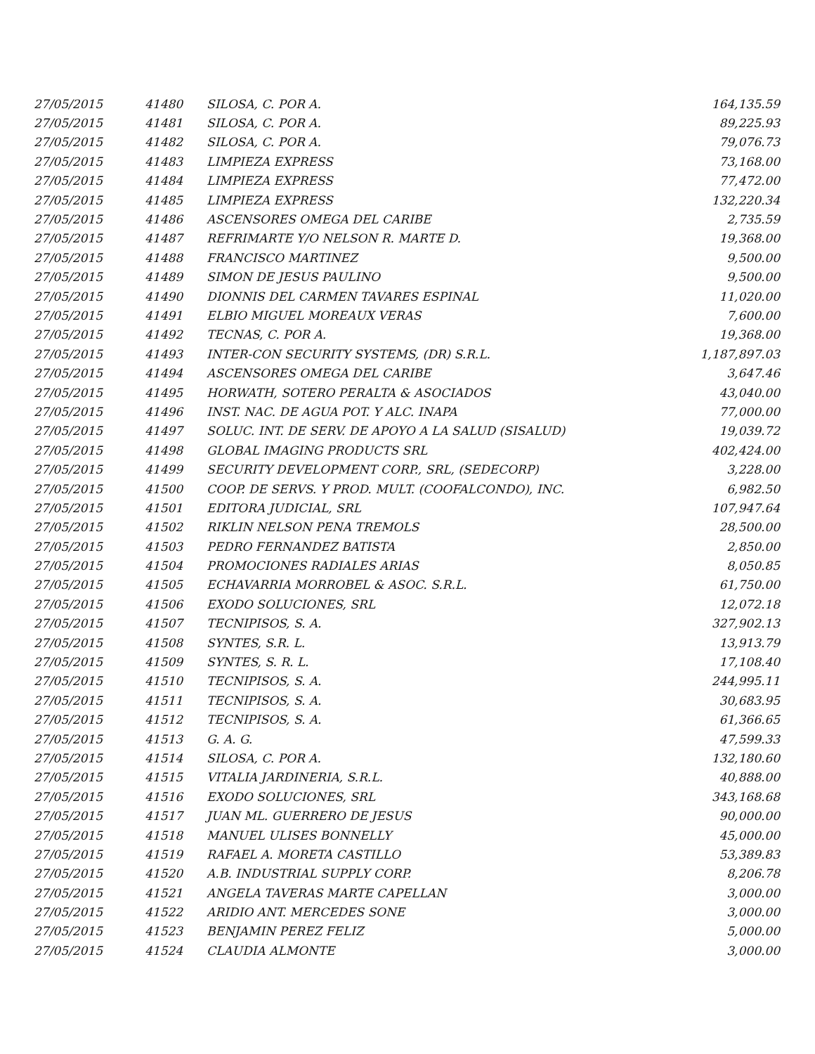| 27/05/2015 | 41480 | SILOSA, C. POR A. | 164,135.59 |
| 27/05/2015 | 41481 | SILOSA, C. POR A. | 89,225.93 |
| 27/05/2015 | 41482 | SILOSA, C. POR A. | 79,076.73 |
| 27/05/2015 | 41483 | LIMPIEZA EXPRESS | 73,168.00 |
| 27/05/2015 | 41484 | LIMPIEZA EXPRESS | 77,472.00 |
| 27/05/2015 | 41485 | LIMPIEZA EXPRESS | 132,220.34 |
| 27/05/2015 | 41486 | ASCENSORES OMEGA DEL CARIBE | 2,735.59 |
| 27/05/2015 | 41487 | REFRIMARTE Y/O NELSON R. MARTE D. | 19,368.00 |
| 27/05/2015 | 41488 | FRANCISCO MARTINEZ | 9,500.00 |
| 27/05/2015 | 41489 | SIMON DE JESUS PAULINO | 9,500.00 |
| 27/05/2015 | 41490 | DIONNIS DEL CARMEN TAVARES ESPINAL | 11,020.00 |
| 27/05/2015 | 41491 | ELBIO MIGUEL MOREAUX VERAS | 7,600.00 |
| 27/05/2015 | 41492 | TECNAS, C. POR A. | 19,368.00 |
| 27/05/2015 | 41493 | INTER-CON SECURITY SYSTEMS, (DR) S.R.L. | 1,187,897.03 |
| 27/05/2015 | 41494 | ASCENSORES OMEGA DEL CARIBE | 3,647.46 |
| 27/05/2015 | 41495 | HORWATH, SOTERO PERALTA & ASOCIADOS | 43,040.00 |
| 27/05/2015 | 41496 | INST. NAC. DE AGUA POT. Y ALC. INAPA | 77,000.00 |
| 27/05/2015 | 41497 | SOLUC. INT. DE SERV. DE APOYO A LA SALUD (SISALUD) | 19,039.72 |
| 27/05/2015 | 41498 | GLOBAL IMAGING PRODUCTS SRL | 402,424.00 |
| 27/05/2015 | 41499 | SECURITY DEVELOPMENT CORP., SRL, (SEDECORP) | 3,228.00 |
| 27/05/2015 | 41500 | COOP. DE SERVS. Y PROD. MULT. (COOFALCONDO), INC. | 6,982.50 |
| 27/05/2015 | 41501 | EDITORA JUDICIAL, SRL | 107,947.64 |
| 27/05/2015 | 41502 | RIKLIN NELSON PENA TREMOLS | 28,500.00 |
| 27/05/2015 | 41503 | PEDRO FERNANDEZ BATISTA | 2,850.00 |
| 27/05/2015 | 41504 | PROMOCIONES RADIALES ARIAS | 8,050.85 |
| 27/05/2015 | 41505 | ECHAVARRIA MORROBEL & ASOC. S.R.L. | 61,750.00 |
| 27/05/2015 | 41506 | EXODO SOLUCIONES, SRL | 12,072.18 |
| 27/05/2015 | 41507 | TECNIPISOS, S. A. | 327,902.13 |
| 27/05/2015 | 41508 | SYNTES, S.R. L. | 13,913.79 |
| 27/05/2015 | 41509 | SYNTES, S. R. L. | 17,108.40 |
| 27/05/2015 | 41510 | TECNIPISOS, S. A. | 244,995.11 |
| 27/05/2015 | 41511 | TECNIPISOS, S. A. | 30,683.95 |
| 27/05/2015 | 41512 | TECNIPISOS, S. A. | 61,366.65 |
| 27/05/2015 | 41513 | G. A. G. | 47,599.33 |
| 27/05/2015 | 41514 | SILOSA, C. POR A. | 132,180.60 |
| 27/05/2015 | 41515 | VITALIA JARDINERIA, S.R.L. | 40,888.00 |
| 27/05/2015 | 41516 | EXODO SOLUCIONES, SRL | 343,168.68 |
| 27/05/2015 | 41517 | JUAN ML. GUERRERO DE JESUS | 90,000.00 |
| 27/05/2015 | 41518 | MANUEL ULISES BONNELLY | 45,000.00 |
| 27/05/2015 | 41519 | RAFAEL A. MORETA CASTILLO | 53,389.83 |
| 27/05/2015 | 41520 | A.B. INDUSTRIAL SUPPLY CORP. | 8,206.78 |
| 27/05/2015 | 41521 | ANGELA TAVERAS MARTE CAPELLAN | 3,000.00 |
| 27/05/2015 | 41522 | ARIDIO ANT. MERCEDES SONE | 3,000.00 |
| 27/05/2015 | 41523 | BENJAMIN PEREZ FELIZ | 5,000.00 |
| 27/05/2015 | 41524 | CLAUDIA ALMONTE | 3,000.00 |